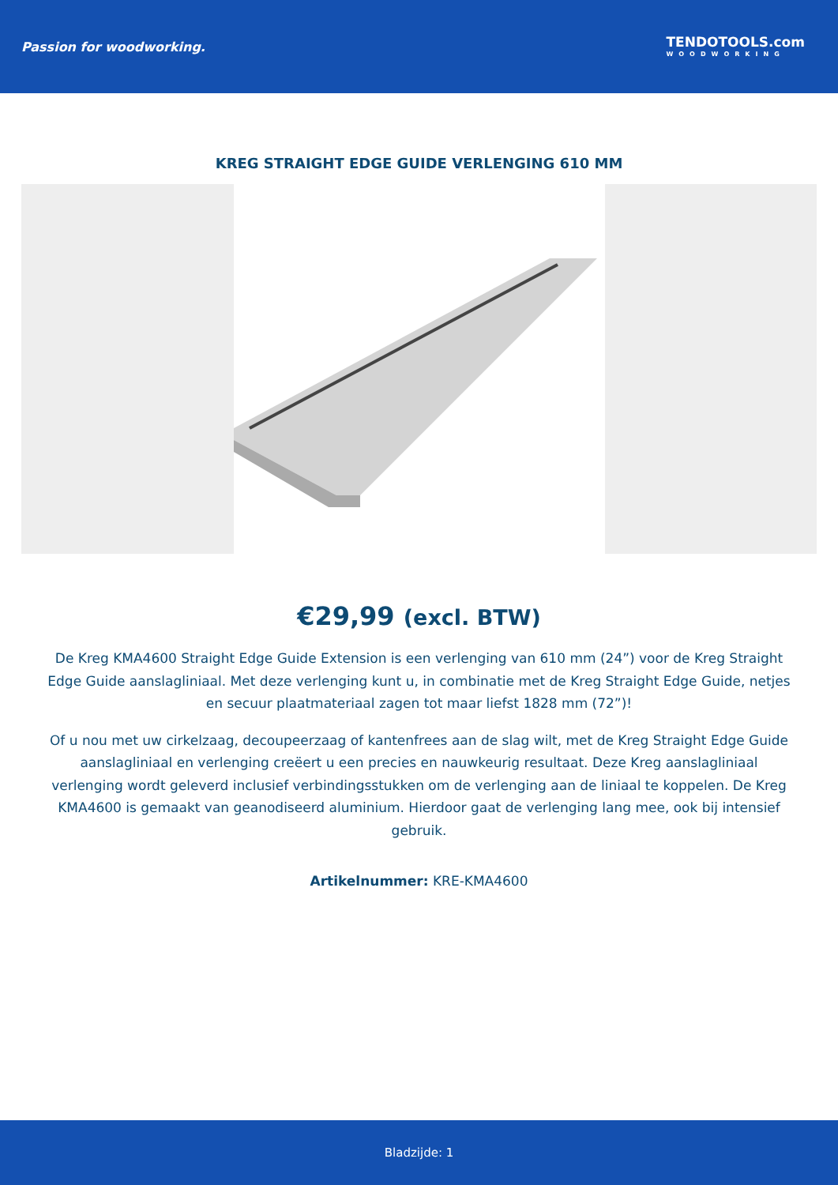Passion for woodworking.
TENDOTOOLS.com
WOODWORKING
KREG STRAIGHT EDGE GUIDE VERLENGING 610 MM
€29,99 (excl. BTW)
De Kreg KMA4600 Straight Edge Guide Extension is een verlenging van 610 mm (24”) voor de Kreg Straight Edge Guide aanslagliniaal. Met deze verlenging kunt u, in combinatie met de Kreg Straight Edge Guide, netjes en secuur plaatmateriaal zagen tot maar liefst 1828 mm (72”)!
Of u nou met uw cirkelzaag, decoupeerzaag of kantenfrees aan de slag wilt, met de Kreg Straight Edge Guide aanslagliniaal en verlenging creëert u een precies en nauwkeurig resultaat. Deze Kreg aanslagliniaal verlenging wordt geleverd inclusief verbindingsstukken om de verlenging aan de liniaal te koppelen. De Kreg KMA4600 is gemaakt van geanodiseerd aluminium. Hierdoor gaat de verlenging lang mee, ook bij intensief gebruik.
Artikelnummer: KRE-KMA4600
Bladzijde: 1